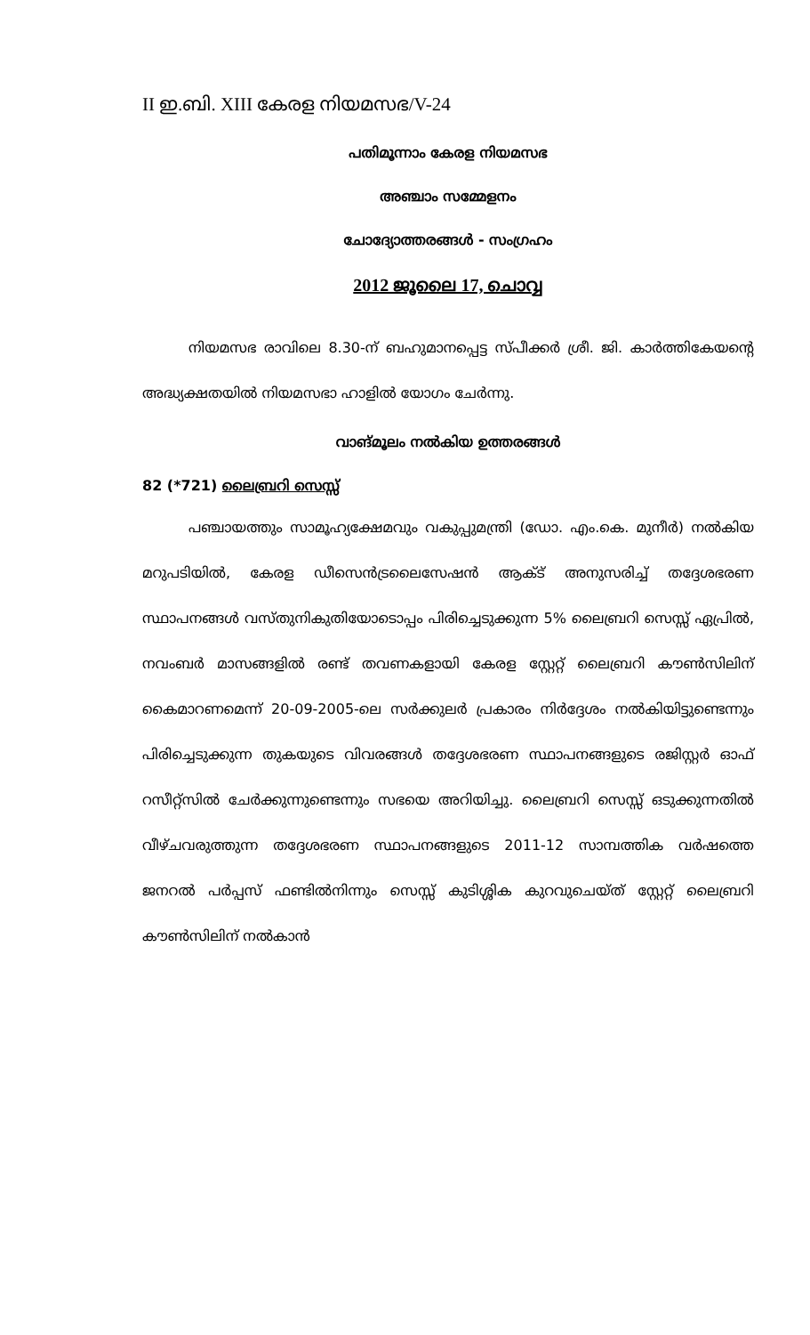II ഇ.ബി. XIII കേരള നിയമസഭ/V-24
പതിമൂന്നാം കേരള നിയമസഭ
അഞ്ചാം സമ്മേളനം
ചോദ്യോത്തരങ്ങള്‍ - സംഗ്രഹം
2012 ജൂലൈ 17, ചൊവ്വ
നിയമസഭ രാവിലെ 8.30-ന് ബഹുമാനപ്പെട്ട സ്പീക്കര്‍ ശ്രീ. ജി. കാര്‍ത്തികേയന്റെ അദ്ധ്യക്ഷതയില്‍ നിയമസഭാ ഹാളില്‍ യോഗം ചേര്‍ന്നു.
വാങ്മൂലം നല്‍കിയ ഉത്തരങ്ങള്‍
82 (*721) ലൈബ്രറി സെസ്സ്
പഞ്ചായത്തും സാമൂഹ്യക്ഷേമവും വകുപ്പുമന്ത്രി (ഡോ. എം.കെ. മുനീര്‍) നല്‍കിയ മറുപടിയില്‍, കേരള ഡീസെന്‍ട്രലൈസേഷന്‍ ആക്ട് അനുസരിച്ച് തദ്ദേശഭരണ സ്ഥാപനങ്ങള്‍ വസ്തുനികുതിയോടൊപ്പം പിരിച്ചെടുക്കുന്ന 5% ലൈബ്രറി സെസ്സ് ഏപ്രില്‍, നവംബര്‍ മാസങ്ങളില്‍ രണ്ട് തവണകളായി കേരള സ്റ്റേറ്റ് ലൈബ്രറി കൗണ്‍സിലിന് കൈമാറണമെന്ന് 20-09-2005-ലെ സര്‍ക്കുലര്‍ പ്രകാരം നിര്‍ദ്ദേശം നല്‍കിയിട്ടുണ്ടെന്നും പിരിച്ചെടുക്കുന്ന തുകയുടെ വിവരങ്ങള്‍ തദ്ദേശഭരണ സ്ഥാപനങ്ങളുടെ രജിസ്റ്റര്‍ ഓഫ് റസീറ്റ്സില്‍ ചേര്‍ക്കുന്നുണ്ടെന്നും സഭയെ അറിയിച്ചു. ലൈബ്രറി സെസ്സ് ഒടുക്കുന്നതില്‍ വീഴ്ചവരുത്തുന്ന തദ്ദേശഭരണ സ്ഥാപനങ്ങളുടെ 2011-12 സാമ്പത്തിക വര്‍ഷത്തെ ജനറല്‍ പര്‍പ്പസ് ഫണ്ടില്‍നിന്നും സെസ്സ് കുടിശ്ശിക കുറവുചെയ്ത് സ്റ്റേറ്റ് ലൈബ്രറി കൗണ്‍സിലിന് നല്‍കാന്‍